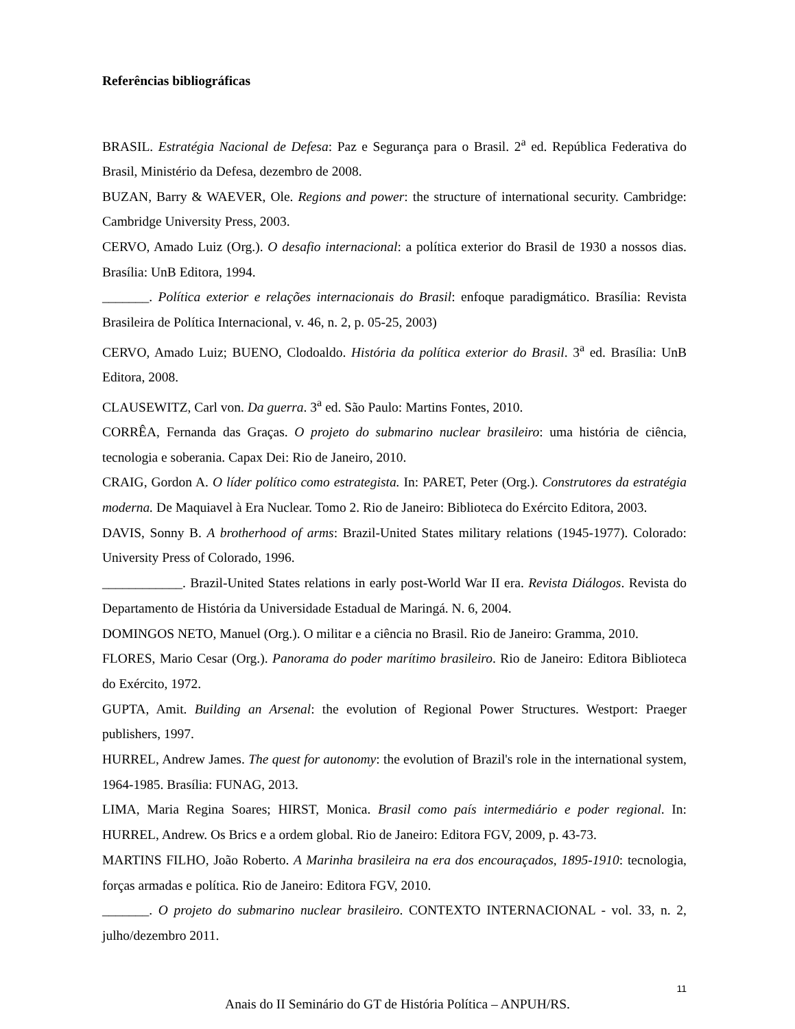Referências bibliográficas
BRASIL. Estratégia Nacional de Defesa: Paz e Segurança para o Brasil. 2<sup>a</sup> ed. República Federativa do Brasil, Ministério da Defesa, dezembro de 2008.
BUZAN, Barry & WAEVER, Ole. Regions and power: the structure of international security. Cambridge: Cambridge University Press, 2003.
CERVO, Amado Luiz (Org.). O desafio internacional: a política exterior do Brasil de 1930 a nossos dias. Brasília: UnB Editora, 1994.
_______. Política exterior e relações internacionais do Brasil: enfoque paradigmático. Brasília: Revista Brasileira de Política Internacional, v. 46, n. 2, p. 05-25, 2003)
CERVO, Amado Luiz; BUENO, Clodoaldo. História da política exterior do Brasil. 3<sup>a</sup> ed. Brasília: UnB Editora, 2008.
CLAUSEWITZ, Carl von. Da guerra. 3<sup>a</sup> ed. São Paulo: Martins Fontes, 2010.
CORRÊA, Fernanda das Graças. O projeto do submarino nuclear brasileiro: uma história de ciência, tecnologia e soberania. Capax Dei: Rio de Janeiro, 2010.
CRAIG, Gordon A. O líder político como estrategista. In: PARET, Peter (Org.). Construtores da estratégia moderna. De Maquiavel à Era Nuclear. Tomo 2. Rio de Janeiro: Biblioteca do Exército Editora, 2003.
DAVIS, Sonny B. A brotherhood of arms: Brazil-United States military relations (1945-1977). Colorado: University Press of Colorado, 1996.
____________. Brazil-United States relations in early post-World War II era. Revista Diálogos. Revista do Departamento de História da Universidade Estadual de Maringá. N. 6, 2004.
DOMINGOS NETO, Manuel (Org.). O militar e a ciência no Brasil. Rio de Janeiro: Gramma, 2010.
FLORES, Mario Cesar (Org.). Panorama do poder marítimo brasileiro. Rio de Janeiro: Editora Biblioteca do Exército, 1972.
GUPTA, Amit. Building an Arsenal: the evolution of Regional Power Structures. Westport: Praeger publishers, 1997.
HURREL, Andrew James. The quest for autonomy: the evolution of Brazil's role in the international system, 1964-1985. Brasília: FUNAG, 2013.
LIMA, Maria Regina Soares; HIRST, Monica. Brasil como país intermediário e poder regional. In: HURREL, Andrew. Os Brics e a ordem global. Rio de Janeiro: Editora FGV, 2009, p. 43-73.
MARTINS FILHO, João Roberto. A Marinha brasileira na era dos encouraçados, 1895-1910: tecnologia, forças armadas e política. Rio de Janeiro: Editora FGV, 2010.
_______. O projeto do submarino nuclear brasileiro. CONTEXTO INTERNACIONAL - vol. 33, n. 2, julho/dezembro 2011.
11
Anais do II Seminário do GT de História Política – ANPUH/RS.